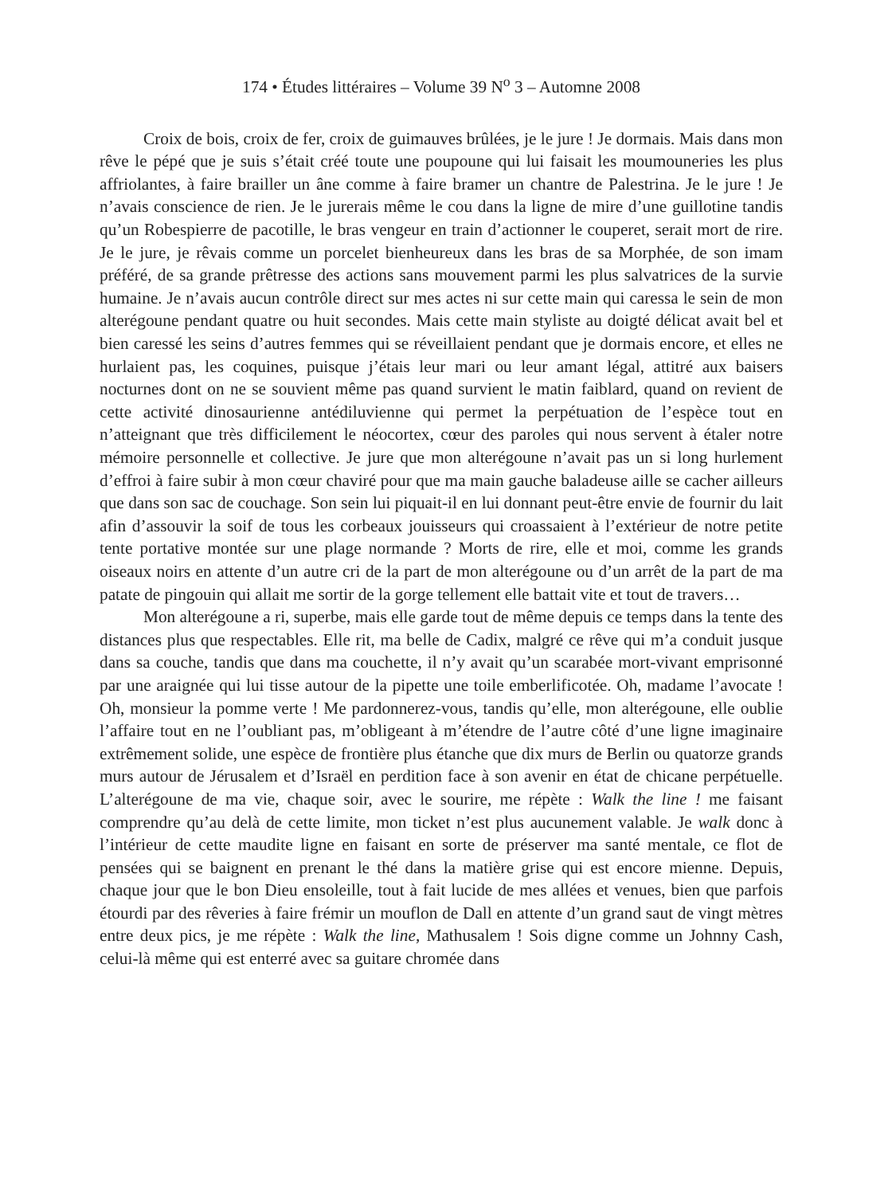174 • Études littéraires – Volume 39 N<sup>o</sup> 3 – Automne 2008
Croix de bois, croix de fer, croix de guimauves brûlées, je le jure ! Je dormais. Mais dans mon rêve le pépé que je suis s’était créé toute une poupoune qui lui faisait les moumouneries les plus affriolantes, à faire brailler un âne comme à faire bramer un chantre de Palestrina. Je le jure ! Je n’avais conscience de rien. Je le jurerais même le cou dans la ligne de mire d’une guillotine tandis qu’un Robespierre de pacotille, le bras vengeur en train d’actionner le couperet, serait mort de rire. Je le jure, je rêvais comme un porcelet bienheureux dans les bras de sa Morphée, de son imam préféré, de sa grande prêtresse des actions sans mouvement parmi les plus salvatrices de la survie humaine. Je n’avais aucun contrôle direct sur mes actes ni sur cette main qui caressa le sein de mon alterégoune pendant quatre ou huit secondes. Mais cette main styliste au doigté délicat avait bel et bien caressé les seins d’autres femmes qui se réveillaient pendant que je dormais encore, et elles ne hurlaient pas, les coquines, puisque j’étais leur mari ou leur amant légal, attitré aux baisers nocturnes dont on ne se souvient même pas quand survient le matin faiblard, quand on revient de cette activité dinosaurienne antédiluvienne qui permet la perpétuation de l’espèce tout en n’atteignant que très difficilement le néocortex, cœur des paroles qui nous servent à étaler notre mémoire personnelle et collective. Je jure que mon alterégoune n’avait pas un si long hurlement d’effroi à faire subir à mon cœur chaviré pour que ma main gauche baladeuse aille se cacher ailleurs que dans son sac de couchage. Son sein lui piquait-il en lui donnant peut-être envie de fournir du lait afin d’assouvir la soif de tous les corbeaux jouisseurs qui croassaient à l’extérieur de notre petite tente portative montée sur une plage normande ? Morts de rire, elle et moi, comme les grands oiseaux noirs en attente d’un autre cri de la part de mon alterégoune ou d’un arrêt de la part de ma patate de pingouin qui allait me sortir de la gorge tellement elle battait vite et tout de travers…
Mon alterégoune a ri, superbe, mais elle garde tout de même depuis ce temps dans la tente des distances plus que respectables. Elle rit, ma belle de Cadix, malgré ce rêve qui m’a conduit jusque dans sa couche, tandis que dans ma couchette, il n’y avait qu’un scarabée mort-vivant emprisonné par une araignée qui lui tisse autour de la pipette une toile emberlificotée. Oh, madame l’avocate ! Oh, monsieur la pomme verte ! Me pardonnerez-vous, tandis qu’elle, mon alterégoune, elle oublie l’affaire tout en ne l’oubliant pas, m’obligeant à m’étendre de l’autre côté d’une ligne imaginaire extrêmement solide, une espèce de frontière plus étanche que dix murs de Berlin ou quatorze grands murs autour de Jérusalem et d’Israël en perdition face à son avenir en état de chicane perpétuelle. L’alterégoune de ma vie, chaque soir, avec le sourire, me répète : Walk the line ! me faisant comprendre qu’au delà de cette limite, mon ticket n’est plus aucunement valable. Je walk donc à l’intérieur de cette maudite ligne en faisant en sorte de préserver ma santé mentale, ce flot de pensées qui se baignent en prenant le thé dans la matière grise qui est encore mienne. Depuis, chaque jour que le bon Dieu ensoleille, tout à fait lucide de mes allées et venues, bien que parfois étourdi par des rêveries à faire frémir un mouflon de Dall en attente d’un grand saut de vingt mètres entre deux pics, je me répète : Walk the line, Mathusalem ! Sois digne comme un Johnny Cash, celui-là même qui est enterré avec sa guitare chromée dans